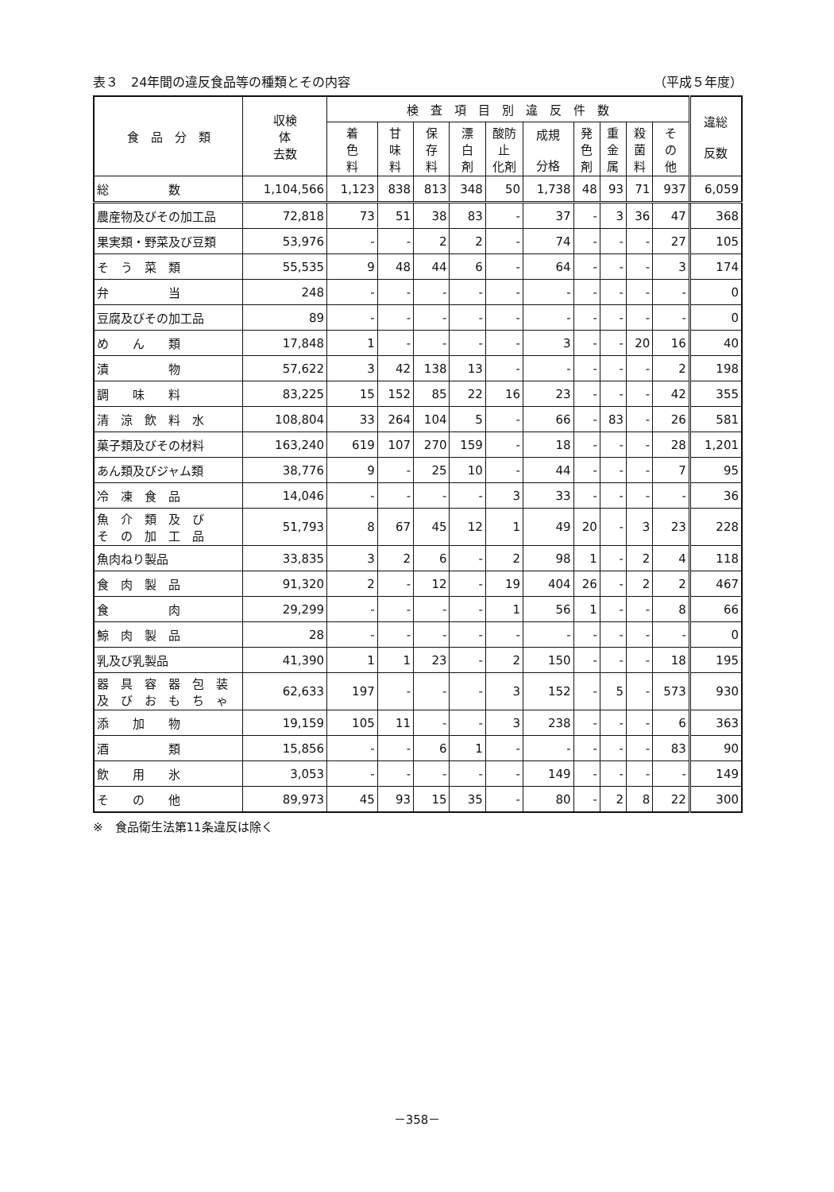表３　24年間の違反食品等の種類とその内容 （平成５年度）
| 食 品 分 類 | 収検 体 去数 | 検 査 項 目 別 違 反 件 数 | | | | | | | | | | 違総 反数 |
| --- | --- | --- | --- | --- | --- | --- | --- | --- | --- | --- | --- | --- |
| | | 着 色 料 | 甘 味 料 | 保 存 料 | 漂 白 剤 | 酸防 止 化剤 | 成規 分格 | 発 色 剤 | 重 金 属 | 殺 菌 料 | そ の 他 | |
| 総 数 | 1,104,566 | 1,123 | 838 | 813 | 348 | 50 | 1,738 | 48 | 93 | 71 | 937 | 6,059 |
| 農産物及びその加工品 | 72,818 | 73 | 51 | 38 | 83 | - | 37 | - | 3 | 36 | 47 | 368 |
| 果実類・野菜及び豆類 | 53,976 | - | - | 2 | 2 | - | 74 | - | - | - | 27 | 105 |
| そ う 菜 類 | 55,535 | 9 | 48 | 44 | 6 | - | 64 | - | - | - | 3 | 174 |
| 弁 当 | 248 | - | - | - | - | - | - | - | - | - | - | 0 |
| 豆腐及びその加工品 | 89 | - | - | - | - | - | - | - | - | - | - | 0 |
| め ん 類 | 17,848 | 1 | - | - | - | - | 3 | - | - | 20 | 16 | 40 |
| 漬 物 | 57,622 | 3 | 42 | 138 | 13 | - | - | - | - | - | 2 | 198 |
| 調 味 料 | 83,225 | 15 | 152 | 85 | 22 | 16 | 23 | - | - | - | 42 | 355 |
| 清 涼 飲 料 水 | 108,804 | 33 | 264 | 104 | 5 | - | 66 | - | 83 | - | 26 | 581 |
| 菓子類及びその材料 | 163,240 | 619 | 107 | 270 | 159 | - | 18 | - | - | - | 28 | 1,201 |
| あん類及びジャム類 | 38,776 | 9 | - | 25 | 10 | - | 44 | - | - | - | 7 | 95 |
| 冷 凍 食 品 | 14,046 | - | - | - | - | 3 | 33 | - | - | - | - | 36 |
| 魚 介 類 及 び そ の 加 工 品 | 51,793 | 8 | 67 | 45 | 12 | 1 | 49 | 20 | - | 3 | 23 | 228 |
| 魚肉ねり製品 | 33,835 | 3 | 2 | 6 | - | 2 | 98 | 1 | - | 2 | 4 | 118 |
| 食 肉 製 品 | 91,320 | 2 | - | 12 | - | 19 | 404 | 26 | - | 2 | 2 | 467 |
| 食 肉 | 29,299 | - | - | - | - | 1 | 56 | 1 | - | - | 8 | 66 |
| 鯨 肉 製 品 | 28 | - | - | - | - | - | - | - | - | - | - | 0 |
| 乳及び乳製品 | 41,390 | 1 | 1 | 23 | - | 2 | 150 | - | - | - | 18 | 195 |
| 器 具 容 器 包 装 及 び お も ち ゃ | 62,633 | 197 | - | - | - | 3 | 152 | - | 5 | - | 573 | 930 |
| 添 加 物 | 19,159 | 105 | 11 | - | - | 3 | 238 | - | - | - | 6 | 363 |
| 酒 類 | 15,856 | - | - | 6 | 1 | - | - | - | - | - | 83 | 90 |
| 飲 用 氷 | 3,053 | - | - | - | - | - | 149 | - | - | - | - | 149 |
| そ の 他 | 89,973 | 45 | 93 | 15 | 35 | - | 80 | - | 2 | 8 | 22 | 300 |
※　食品衛生法第11条違反は除く
－358－